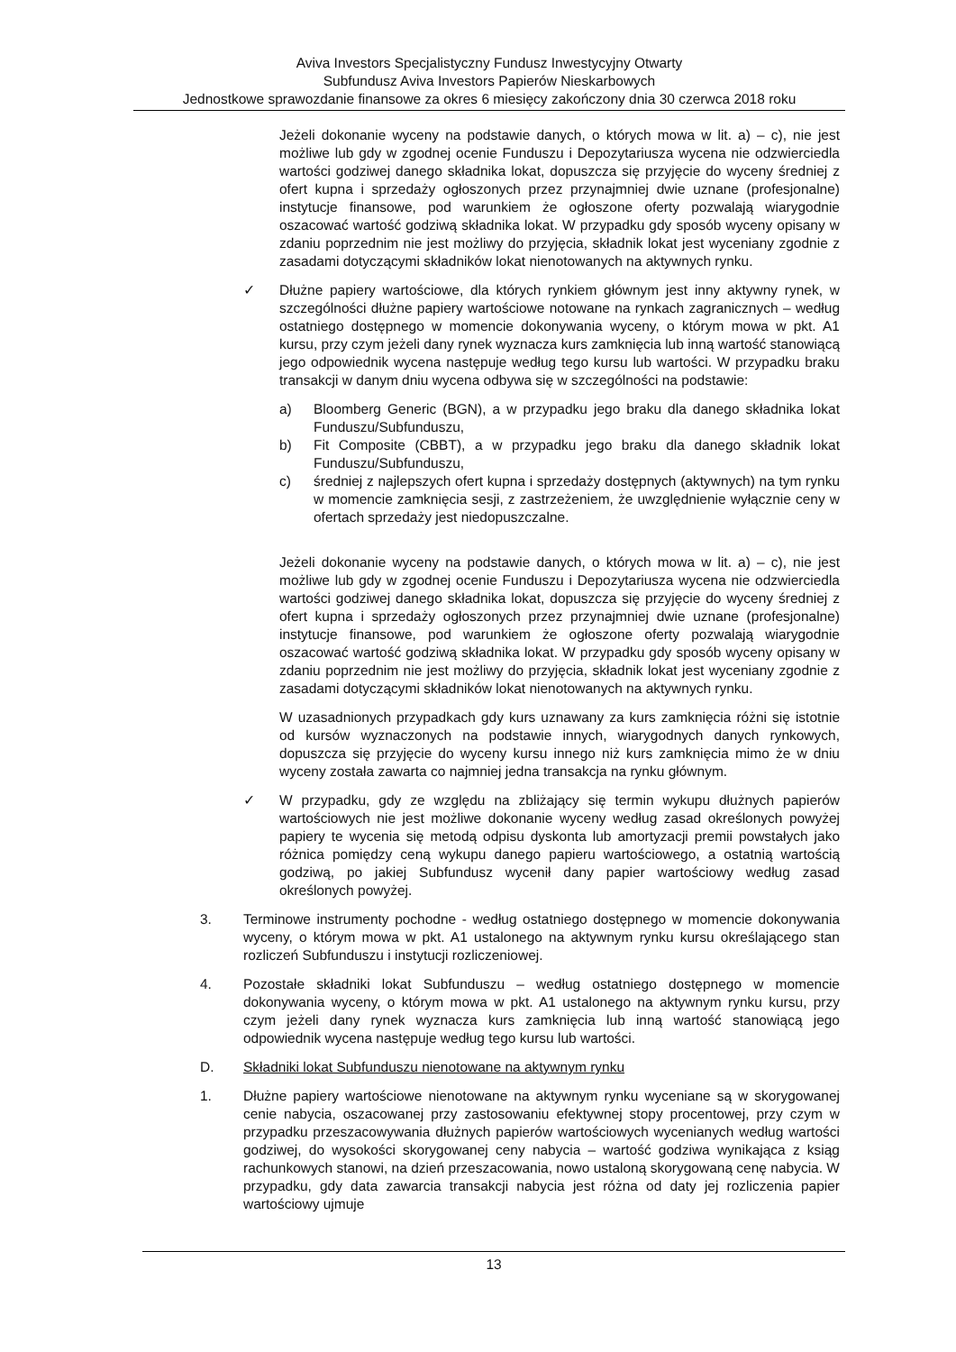Aviva Investors Specjalistyczny Fundusz Inwestycyjny Otwarty
Subfundusz Aviva Investors Papierów Nieskarbowych
Jednostkowe sprawozdanie finansowe za okres 6 miesięcy zakończony dnia 30 czerwca 2018 roku
Jeżeli dokonanie wyceny na podstawie danych, o których mowa w lit. a) – c), nie jest możliwe lub gdy w zgodnej ocenie Funduszu i Depozytariusza wycena nie odzwierciedla wartości godziwej danego składnika lokat, dopuszcza się przyjęcie do wyceny średniej z ofert kupna i sprzedaży ogłoszonych przez przynajmniej dwie uznane (profesjonalne) instytucje finansowe, pod warunkiem że ogłoszone oferty pozwalają wiarygodnie oszacować wartość godziwą składnika lokat. W przypadku gdy sposób wyceny opisany w zdaniu poprzednim nie jest możliwy do przyjęcia, składnik lokat jest wyceniany zgodnie z zasadami dotyczącymi składników lokat nienotowanych na aktywnych rynku.
✓ Dłużne papiery wartościowe, dla których rynkiem głównym jest inny aktywny rynek, w szczególności dłużne papiery wartościowe notowane na rynkach zagranicznych – według ostatniego dostępnego w momencie dokonywania wyceny, o którym mowa w pkt. A1 kursu, przy czym jeżeli dany rynek wyznacza kurs zamknięcia lub inną wartość stanowiącą jego odpowiednik wycena następuje według tego kursu lub wartości. W przypadku braku transakcji w danym dniu wycena odbywa się w szczególności na podstawie:
a) Bloomberg Generic (BGN), a w przypadku jego braku dla danego składnika lokat Funduszu/Subfunduszu,
b) Fit Composite (CBBT), a w przypadku jego braku dla danego składnik lokat Funduszu/Subfunduszu,
c) średniej z najlepszych ofert kupna i sprzedaży dostępnych (aktywnych) na tym rynku w momencie zamknięcia sesji, z zastrzeżeniem, że uwzględnienie wyłącznie ceny w ofertach sprzedaży jest niedopuszczalne.
Jeżeli dokonanie wyceny na podstawie danych, o których mowa w lit. a) – c), nie jest możliwe lub gdy w zgodnej ocenie Funduszu i Depozytariusza wycena nie odzwierciedla wartości godziwej danego składnika lokat, dopuszcza się przyjęcie do wyceny średniej z ofert kupna i sprzedaży ogłoszonych przez przynajmniej dwie uznane (profesjonalne) instytucje finansowe, pod warunkiem że ogłoszone oferty pozwalają wiarygodnie oszacować wartość godziwą składnika lokat. W przypadku gdy sposób wyceny opisany w zdaniu poprzednim nie jest możliwy do przyjęcia, składnik lokat jest wyceniany zgodnie z zasadami dotyczącymi składników lokat nienotowanych na aktywnych rynku.
W uzasadnionych przypadkach gdy kurs uznawany za kurs zamknięcia różni się istotnie od kursów wyznaczonych na podstawie innych, wiarygodnych danych rynkowych, dopuszcza się przyjęcie do wyceny kursu innego niż kurs zamknięcia mimo że w dniu wyceny została zawarta co najmniej jedna transakcja na rynku głównym.
✓ W przypadku, gdy ze względu na zbliżający się termin wykupu dłużnych papierów wartościowych nie jest możliwe dokonanie wyceny według zasad określonych powyżej papiery te wycenia się metodą odpisu dyskonta lub amortyzacji premii powstałych jako różnica pomiędzy ceną wykupu danego papieru wartościowego, a ostatnią wartością godziwą, po jakiej Subfundusz wycenił dany papier wartościowy według zasad określonych powyżej.
3. Terminowe instrumenty pochodne - według ostatniego dostępnego w momencie dokonywania wyceny, o którym mowa w pkt. A1 ustalonego na aktywnym rynku kursu określającego stan rozliczeń Subfunduszu i instytucji rozliczeniowej.
4. Pozostałe składniki lokat Subfunduszu – według ostatniego dostępnego w momencie dokonywania wyceny, o którym mowa w pkt. A1 ustalonego na aktywnym rynku kursu, przy czym jeżeli dany rynek wyznacza kurs zamknięcia lub inną wartość stanowiącą jego odpowiednik wycena następuje według tego kursu lub wartości.
D. Składniki lokat Subfunduszu nienotowane na aktywnym rynku
1. Dłużne papiery wartościowe nienotowane na aktywnym rynku wyceniane są w skorygowanej cenie nabycia, oszacowanej przy zastosowaniu efektywnej stopy procentowej, przy czym w przypadku przeszacowywania dłużnych papierów wartościowych wycenianych według wartości godziwej, do wysokości skorygowanej ceny nabycia – wartość godziwa wynikająca z ksiąg rachunkowych stanowi, na dzień przeszacowania, nowo ustaloną skorygowaną cenę nabycia. W przypadku, gdy data zawarcia transakcji nabycia jest różna od daty jej rozliczenia papier wartościowy ujmuje
13